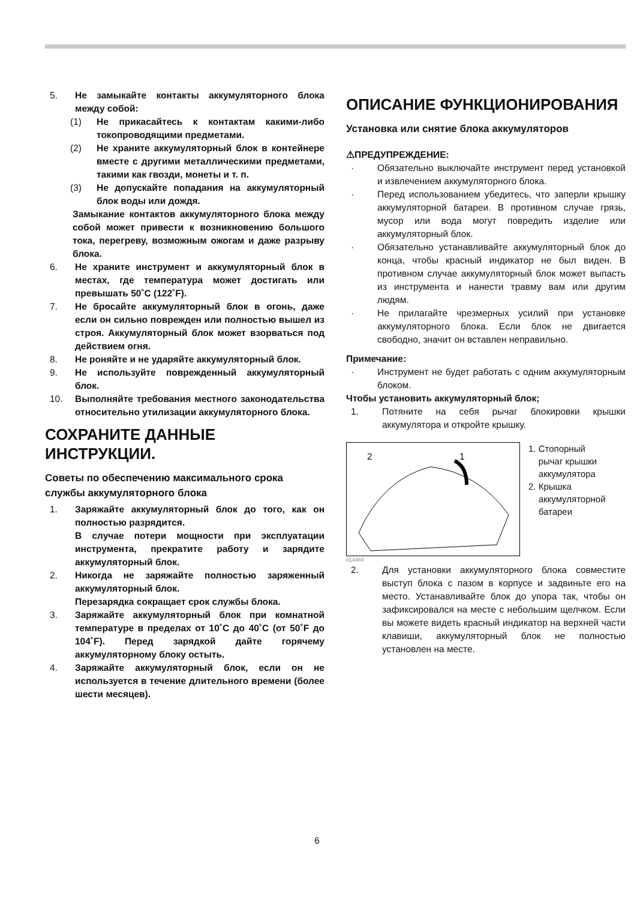5. Не замыкайте контакты аккумуляторного блока между собой:
(1) Не прикасайтесь к контактам какими-либо токопроводящими предметами.
(2) Не храните аккумуляторный блок в контейнере вместе с другими металлическими предметами, такими как гвозди, монеты и т. п.
(3) Не допускайте попадания на аккумуляторный блок воды или дождя.
Замыкание контактов аккумуляторного блока между собой может привести к возникновению большого тока, перегреву, возможным ожогам и даже разрыву блока.
6. Не храните инструмент и аккумуляторный блок в местах, где температура может достигать или превышать 50˚C (122˚F).
7. Не бросайте аккумуляторный блок в огонь, даже если он сильно поврежден или полностью вышел из строя. Аккумуляторный блок может взорваться под действием огня.
8. Не роняйте и не ударяйте аккумуляторный блок.
9. Не используйте поврежденный аккумуляторный блок.
10. Выполняйте требования местного законодательства относительно утилизации аккумуляторного блока.
СОХРАНИТЕ ДАННЫЕ ИНСТРУКЦИИ.
Советы по обеспечению максимального срока службы аккумуляторного блока
1. Заряжайте аккумуляторный блок до того, как он полностью разрядится.
В случае потери мощности при эксплуатации инструмента, прекратите работу и зарядите аккумуляторный блок.
2. Никогда не заряжайте полностью заряженный аккумуляторный блок.
Перезарядка сокращает срок службы блока.
3. Заряжайте аккумуляторный блок при комнатной температуре в пределах от 10˚C до 40˚C (от 50˚F до 104˚F). Перед зарядкой дайте горячему аккумуляторному блоку остыть.
4. Заряжайте аккумуляторный блок, если он не используется в течение длительного времени (более шести месяцев).
ОПИСАНИЕ ФУНКЦИОНИРОВАНИЯ
Установка или снятие блока аккумуляторов
⚠ПРЕДУПРЕЖДЕНИЕ:
· Обязательно выключайте инструмент перед установкой и извлечением аккумуляторного блока.
· Перед использованием убедитесь, что заперли крышку аккумуляторной батареи. В противном случае грязь, мусор или вода могут повредить изделие или аккумуляторный блок.
· Обязательно устанавливайте аккумуляторный блок до конца, чтобы красный индикатор не был виден. В противном случае аккумуляторный блок может выпасть из инструмента и нанести травму вам или другим людям.
· Не прилагайте чрезмерных усилий при установке аккумуляторного блока. Если блок не двигается свободно, значит он вставлен неправильно.
Примечание:
· Инструмент не будет работать с одним аккумуляторным блоком.
Чтобы установить аккумуляторный блок;
1. Потяните на себя рычаг блокировки крышки аккумулятора и откройте крышку.
2 1
1. Стопорный
рычаг крышки
аккумулятора
2. Крышка
аккумуляторной
батареи
014484
2. Для установки аккумуляторного блока совместите выступ блока с пазом в корпусе и задвиньте его на место. Устанавливайте блок до упора так, чтобы он зафиксировался на месте с небольшим щелчком. Если вы можете видеть красный индикатор на верхней части клавиши, аккумуляторный блок не полностью установлен на месте.
6